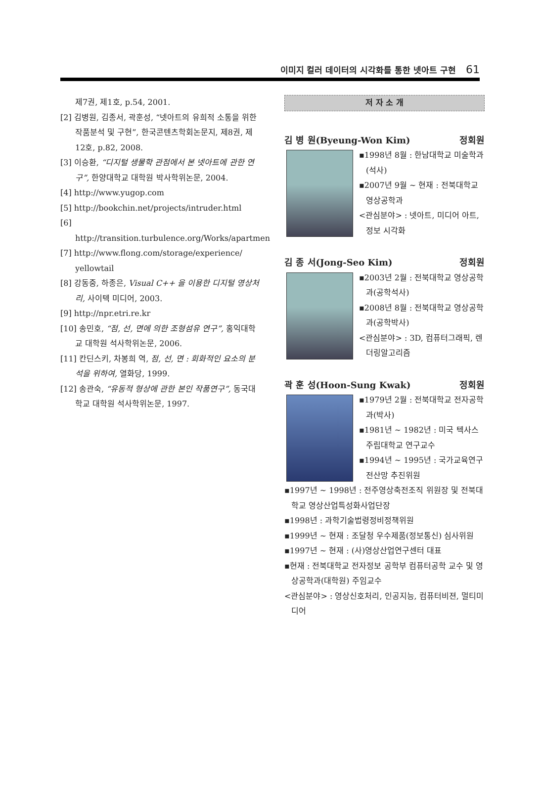이미지 컬러 데이터의 시각화를 통한 넷아트 구현 61
제7권, 제1호, p.54, 2001.
[2] 김병원, 김종서, 곽훈성, “넷아트의 유희적 소통을 위한 작품분석 및 구현”, 한국콘텐츠학회논문지, 제8권, 제12호, p.82, 2008.
[3] 이승환, “디지털 생물학 관점에서 본 넷아트에 관한 연구”, 한양대학교 대학원 박사학위논문, 2004.
[4] http://www.yugop.com
[5] http://bookchin.net/projects/intruder.html
[6] http://transition.turbulence.org/Works/apartmen
[7] http://www.flong.com/storage/experience/ yellowtail
[8] 강동중, 하종은, Visual C++ 을 이용한 디지털 영상처리, 사이텍 미디어, 2003.
[9] http://npr.etri.re.kr
[10] 송민호, “점, 선, 면에 의한 조형섬유 연구”, 홍익대학교 대학원 석사학위논문, 2006.
[11] 칸딘스키, 차봉희 역, 점, 선, 면 : 회화적인 요소의 분석을 위하여, 열화당, 1999.
[12] 송관숙, “유동적 형상에 관한 본인 작품연구”, 동국대학교 대학원 석사학위논문, 1997.
저 자 소 개
김 병 원(Byeung-Won Kim) 정회원
▪1998년 8월 : 한남대학교 미술학과(석사)
▪2007년 9월 ~ 현재 : 전북대학교 영상공학과
<관심분야> : 넷아트, 미디어 아트, 정보 시각화
김 종 서(Jong-Seo Kim) 정회원
▪2003년 2월 : 전북대학교 영상공학과(공학석사)
▪2008년 8월 : 전북대학교 영상공학과(공학박사)
<관심분야> : 3D, 컴퓨터그래픽, 렌더링알고리즘
곽 훈 성(Hoon-Sung Kwak) 정회원
▪1979년 2월 : 전북대학교 전자공학과(박사)
▪1981년 ~ 1982년 : 미국 텍사스 주립대학교 연구교수
▪1994년 ~ 1995년 : 국가교육연구 전산망 추진위원
▪1997년 ~ 1998년 : 전주영상축전조직 위원장 및 전북대학교 영상산업특성화사업단장
▪1998년 : 과학기술법령정비정책위원
▪1999년 ~ 현재 : 조달청 우수제품(정보통신) 심사위원
▪1997년 ~ 현재 : (사)영상산업연구센터 대표
▪현재 : 전북대학교 전자정보 공학부 컴퓨터공학 교수 및 영상공학과(대학원) 주임교수
<관심분야> : 영상신호처리, 인공지능, 컴퓨터비젼, 멀티미디어